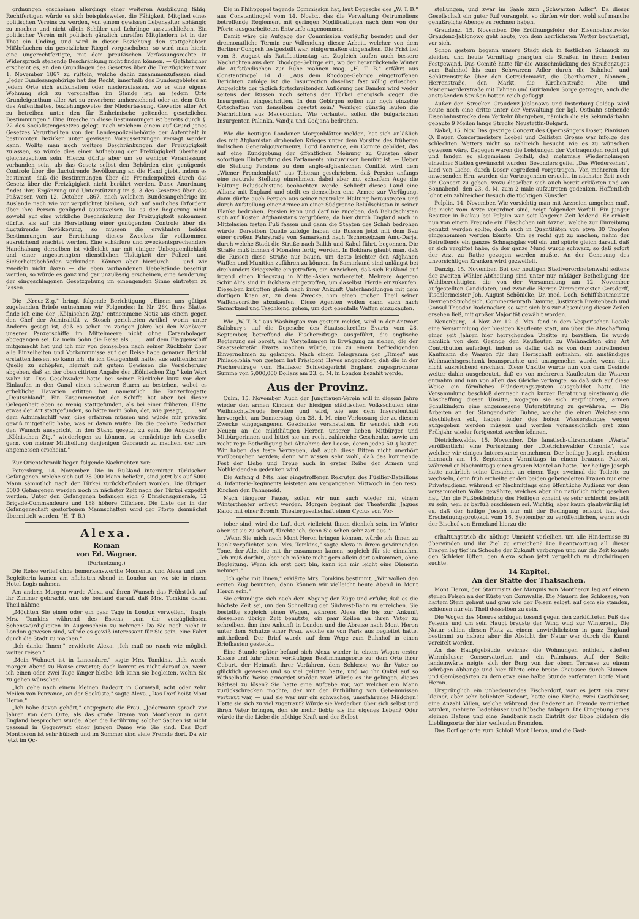ordnungen erscheinen allerdings einer weiteren Ausbildung fähig. Rechtfertigen würde es sich beispielsweise, die Fähigkeit, Mitglied eines politischen Vereins zu werden, von einem gewissen Lebensalter abhängig zu machen und nicht allein Schüler und Lehrlinge auszuschließen. Ein politischer Verein mit politisch gänzlich unreifen Mitgliedern ist in der That ein Unding, und wird in dieser Beziehung den stattgehabten Mißbräuchen ein gesetzlicher Riegel vorgeschoben, so wird man hierin eine ungerechtfertigte, mit dem preußischen Verfassungsrechte in Widerspruch stehende Beschränkung nicht finden können. — Gefährlicher erscheint es, an den Grundlagen des Gesetzes über die Freizügigkeit vom 1. November 1867 zu rütteln, welche dahin zusammenzufassen sind: „Jeder Bundesangehörige hat das Recht, innerhalb des Bundesgebietes an jedem Orte sich aufzuhalten oder niederzulassen, wo er eine eigene Wohnung sich zu verschaffen im Stande ist; an jedem Orte Grundeigenthum aller Art zu erwerben; umherziehend oder an dem Orte des Aufenthaltes, beziehungsweise der Niederlassung, Gewerbe aller Art zu betreiben unter den für Einheimische geltenden gesetzlichen Bestimmungen." Eine Bresche in diese Bestimmungen ist bereits durch §. 22 des Socialistengesetzes gelegt, nach welchem einem auf Grund jenes Gesetzes Verurtheilten von der Landespolizeibehörde der Aufenthalt in bestimmten Bezirken unter gewissen Voraussetzungen versagt werden kann. Wollte man noch weitere Beschränkungen der Freizügigkeit zulassen, so würde dies einer Aufhebung der Freizügigkeit überhaupt gleichzuachten sein. Hierzu dürfte aber um so weniger Veranlassung vorhanden sein, als das Gesetz selbst den Behörden eine genügende Controle über die fluctuirende Bevölkerung an die Hand giebt, indem es bestimmt, daß die Bestimmungen über die Fremdenpolizei durch das Gesetz über die Freizügigkeit nicht berührt werden. Diese Anordnung findet ihre Ergänzung und Unterstützung im §. 3 des Gesetzes über das Paßwesen vom 12. October 1867, nach welchem Bundesangehörige im Auslande nach wie vor verpflichtet bleiben, sich auf amtliches Erfordern über ihre Person genügend auszuweisen. Da es der Regierung nicht sowohl auf eine wirkliche Beschränkung der Freizügigkeit ankommen dürfte, als auf die Herstellung einer genügenden Controle über die fluctuirende Bevölkerung, so müssen die erwähnten beiden Bestimmungen zur Erreichung dieses Zweckes für vollkommen ausreichend erachtet werden. Eine schärfere und zweckentsprechendere Handhabung derselben ist vielleicht nur mit einiger Unbequemlichkeit und einer angestrengten dienstlichen Thätigkeit der Polizei- und Sicherheitsbehörden verbunden. Können aber hierdurch — und wir zweifeln nicht daran — die eben vorhandenen Uebelstände beseitigt werden, so würde es ganz und gar unzulässig erscheinen, eine Aenderung der eingeschlagenen Gesetzgebung im einengenden Sinne eintreten zu lassen.
Die „Kreuz-Ztg." bringt folgende Berichtigung: „Einem uns gütigst zugehenden Briefe entnehmen wir Folgendes: In Nr. 264 Ihres Blattes finde ich eine der „Kölnischen Ztg." entnommene Notiz aus einem gegen den Chef der Admiralität v. Stosch gerichteten Artikel, worin unter Anderm gesagt ist, daß es schon im vorigen Jahre bei den Manövern unserer Panzerschiffe im Mittelmeere nicht ohne Carambolagen abgegangen sei. Da mein Sohn die Reise als . . . . auf dem Flaggenschiff mitgemacht hat und ich mir von demselben nach seiner Rückkehr über alle Einzelheiten und Vorkommnisse auf der Reise habe genauen Bericht erstatten lassen, so kann ich, da ich Gelegenheit hatte, aus authentischer Quelle zu schöpfen, hiermit mit gutem Gewissen die Versicherung abgeben, daß an der oben citirten Angabe der „Kölnischen Ztg." kein Wort wahr ist. Das Geschwader hatte bei seiner Rückkehr kurz vor dem Einlaufen in den Canal einen schweren Sturm zu bestehen, wobei es erhebliche Havarien erlitten hat, namentlich die Panzerfregatte „Deutschland". Ein Zusammenstoß der Schiffe hat aber bei dieser Gelegenheit eben so wenig stattgefunden, als bei einer früheren. Hätte etwas der Art stattgefunden, so hätte mein Sohn, der, wie gesagt, . . . . auf dem Admiralschiff war, dies erfahren müssen und würde mir privatim gewiß mitgetheilt habe, was er davon wußte. Da die geehrte Redaction den Wunsch ausspricht, in den Stand gesetzt zu sein, die Angabe der „Kölnischen Ztg." wiederlegen zu können, so ermächtige ich dieselbe gern, von meiner Mittheilung denjenigen Gebrauch zu machen, der ihre angemessen erscheint."
Zur Orientchronik liegen folgende Nachrichten vor:
Petersburg, 14. November. Die in Rußland internirten türkischen Gefangenen, welche sich auf 28 000 Mann beliefen, sind jetzt bis auf 5000 Mann sämmtlich nach der Türkei zurückbefördert worden. Die übrigen 5000 Gefangenen werden noch in nächster Zeit nach der Türkei expedirt werden. Unter den Gefangenen befanden sich 6 Divisionsgenerale, 12 Brigade-Commandeure und 188 höhere Officiere. Die Liste der in der Gefangenschaft gestorbenen Mannschaften wird der Pforte demnächst übermittelt werden. (H. T. B.)
Alexa.
Roman
von Ed. Wagner.
(Fortsetzung.)
Die Reise verlief ohne bemerkenswerthe Momente, und Alexa und ihre Begleiterin kamen am nächsten Abend in London an, wo sie in einem Hotel Logis nahmen.
Am andern Morgen wurde Alexa auf ihren Wunsch das Frühstück auf ihr Zimmer gebracht, und sie bestand darauf, daß Mrs. Tomkins daran Theil nähme.
„Möchten Sie einen oder ein paar Tage in London verweilen," fragte Mrs. Tomkins während des Essens, „um die vorzüglichsten Sehenswürdigkeiten in Augenschein zu nehmen? Da Sie noch nicht in London gewesen sind, würde es gewiß interessant für Sie sein, eine Fahrt durch die Stadt zu machen."
„Ich danke Ihnen," erwiderte Alexa. „Ich muß so rasch wie möglich weiter reisen."
„Mein Wohnort ist in Lancashire," sagte Mrs. Tomkins. „Ich werde morgen Abend zu Hause erwartet; doch kommt es nicht darauf an, wenn ich einen oder zwei Tage länger bleibe. Ich kann sie begleiten, wohin Sie zu gehen wünschen."
„Ich gehe nach einem kleinen Badeort in Cornwall, acht oder zehn Meilen von Penzance, an der Seeküste," sagte Alexa. „Das Dorf heißt Mont Heron."
„Ich habe davon gehört," entgegnete die Frau. „Jedermann sprach vor Jahren von dem Orte, als das große Drama von Montheron in ganz England besprochen wurde. Aber die Berührung solcher Sachen ist nicht passend in Gegenwart einer jungen Dame wie Sie sind. Das Dorf Montheron ist sehr hübsch und im Sommer sind viele Fremde dort. Da wir jetzt im Oc-
Die in Philippopel tagende Commission hat, laut Depesche des „W. T. B." aus Constantinopel vom 14. Novbr., das die Verwaltung Ostrumeliens betreffende Reglement mit geringen Modificationen nach dem von der Pforte ausgearbeiteten Entwurfe angenommen.
Damit wäre die Aufgabe der Commission vorläufig beendet und der dreimonatliche Termin zur Vollendung dieser Arbeit, welcher von dem Berliner Congreß festgestellt war, einigermaßen eingehalten. Die Frist lief vom 3. August als Ratificationstag an. Zugleich laufen auch bessere Nachrichten aus dem Rhodope-Gebirge ein, wo der heranrückende Winter die Aufständischen zur Ruhe mahnen mag. „H. T. B." erfährt aus Constantinopel 14. d.: „Aus dem Rhodope-Gebirge eingetroffenen Berichten zufolge ist die Insurrection daselbst fast völlig erloschen. Angesichts der täglich fortschreitenden Auflösung der Banden wird weder seitens der Russen noch seitens der Türkei energisch gegen die Insurgenten eingeschritten. In den Gebirgen sollen nur noch einzelne Ortschaften von denselben besetzt sein." Weniger günstig lauten die Nachrichten aus Macedonien. Wie verlautet, sollen die bulgarischen Insurgenten Palanka, Vandja und Codjana bedrohen.
Wie die heutigen Londoner Morgenblätter melden, hat sich anläßlich des mit Afghanistan drohenden Krieges unter dem Vorsitze des früheren indischen Generalgouverneurs, Lord Lawrence, ein Comité gebildet, das auf eine Kundgebung der öffentlichen Meinung zu Gunsten einer sofortigen Einberufung des Parlaments hinzuwirken bemüht ist. — Ueber die Stellung Persiens zu dem anglo-afghanischen Conflikt wird dem „Wiener Fremdenblatt" aus Teheran geschrieben, daß Persien anfangs eine neutrale Stellung einnehmen, dabei aber mit scharfem Auge die Haltung Beludschistans beobachten werde. Schließt dieses Land eine Allianz mit England und stellt es demselben eine Armee zur Verfügung, dann dürfte auch Persien aus seiner neutralen Haltung heraustreten und durch Aufstellung einer Armee an einer Südgrenze Beludschistan in seiner Flanke bedrohen. Persien kann und darf nie zugeben, daß Beludschistan sich auf Kosten Afghanistans vergrößere, da hier durch England auch in Mittelasien festen Fuß fassen und dann die Staaten des Schah bedrohen würde. Derselben Quelle zufolge haben die Russen jetzt mit dem Bau einer großen Fahrstraße von Samarkand nach Tschersebzam Amu-Darja, durch welche Stadt die Straße nach Balkh und Kabul führt, begonnen. Die Straße muß binnen 4 Monaten fertig werden. In Bokhara glaubt man, daß die Russen diese Straße nur bauen, um desto leichter den Afghanen Waffen und Munition zuführen zu können. In Samarkand sind unlängst bei dreihundert Kriegszelte eingetroffen, ein Anzeichen, daß sich Rußland auf irgend einen Kriegszug in Mittel-Asien vorbereitet. Mehrere Agenten Schir Ali's sind in Bokhara eingetroffen, um daselbst Pferde einzukaufen. Dieselben knüpften gleich nach ihrer Ankunft Unterhandlungen mit dem dortigen Khan an, zu dem Zwecke, ihm einen großen Theil seiner Waffenvorräthe abzukaufen. Diese Agenten wollen dann auch nach Samarkand und Taschkend gehen, um dort ebenfalls Waffen einzukaufen.
Wie „W. T. B." aus Washington von gestern meldet, wird in der Antwort Salisbury's auf die Depesche des Staatssekretärs Evarts vom 28. September, betreffend die Fischereifrage, ausgeführt, die englische Regierung sei bereit, alle Vorstellungen in Erwägung zu ziehen, die der Staatssekretär Evarts machen würde, um zu einem befriedigenden Einvernehmen zu gelangen. Nach einem Telegramm der „Times" aus Philadelphia von gestern hat Präsident Hayes angeordnet, daß die in der Fischereifrage vom Halifaxer Schiedsgericht England zugesprochene Summe von 5,000,000 Dollars am 23. d. M. in London bezahlt werde.
Aus der Provinz.
Culm, 15. November. Auch der Jungfrauen-Verein will in diesem Jahre wieder den armen Kindern der hiesigen städtischen Volksschulen eine Weihnachtsfreude bereiten und wird, wie aus dem Inseratentheil hervorgeht, am Donnerstag, den 28. d. M. eine Verloosung der zu diesem Zwecke eingegangenen Geschenke veranstalten. Er wendet sich von Neuem an die mildthätigen Herzen unserer lieben Mitbürger und Mitbürgerinnen und bittet sie um recht zahlreiche Geschenke, sowie um recht rege Betheiligung bei Abnahme der Loose, deren jedes 50 ₰ kostet. Wir haben das feste Vertrauen, daß auch diese Bitten nicht unerhört vorübergehen werden; denn wir wissen sehr wohl, daß das kommende Fest der Liebe und Treue auch in erster Reihe der Armen und Nothleidenden gedenken wird.
Die Anfang d. Mts. hier eingetroffenen Rekruten des Füsilier-Bataillons 4. Infanterie-Regiments leisteten am vergangenen Mittwoch in den resp. Kirchen den Fahneneid.
Nach längerer Pause, sollen wir nun auch wieder mit einem Wintertheater erfreut werden. Morgen beginnt der Theaterdir. Jaques Kaloo mit einer Bromb. Theatergesellschaft einen Cyclus von Vor-
tober sind, wird die Luft dort vielleicht Ihnen dienlich sein, im Winter aber ist sie zu scharf, fürchte ich, denn Sie sehen sehr zart aus."
„Wenn Sie mich nach Mont Heron bringen können, würde ich Ihnen zu Dank verpflichtet sein, Mrs. Tomkins," sagte Alexa in ihrem gewinnenden Tone, der Alle, die mit ihr zusammen kamen, sogleich für sie einnahm. „Ich muß dorthin, aber ich möchte nicht gern allein dort ankommen, ohne Begleitung. Wenn ich erst dort bin, kann ich mir leicht eine Dienerin nehmen."
„Ich gehe mit Ihnen," erklärte Mrs. Tomkins bestimmt. „Wir wollen den ersten Zug benutzen, dann können wir vielleicht heute Abend in Mont Heron sein."
Sie erkundigte sich nach dem Abgang der Züge und erfuhr, daß es die höchste Zeit sei, um den Schnellzug der Südwest-Bahn zu erreichen. Sie bestellte sogleich einen Wagen, während Alexa die bis zur Ankunft desselben übrige Zeit benutzte, ein paar Zeilen an ihren Vater zu schreiben, ihm ihre Ankunft in London und die Abreise nach Mont Heron unter dem Schutze einer Frau, welche sie von Paris aus begleitet hatte, mittheilend. Der Brief wurde auf dem Wege zum Bahnhof in einen Briefkasten gesteckt.
Eine Stunde später befand sich Alexa wieder in einem Wagen erster Klasse und fuhr ihrem vorläufigen Bestimmungsorte zu: dem Orte ihrer Geburt, der Heimath ihrer Vorfahren, dem Schlosse, wo ihr Vater so glücklich gewesen und so viel gelitten hatte, und wo ihr Onkel auf so räthselhafte Weise ermordet worden war! Würde es ihr gelingen, dieses Räthsel zu lösen? Sie hatte eine Aufgabe vor, vor welcher ein Mann zurückschrecken mochte, der mit der Enthüllung von Geheimnissen vertraut war, — und sie war nur ein schwaches, unerfahrenes Mädchen! Hatte sie sich zu viel zugetraut? Würde sie Verderben über sich selbst und ihren Vater bringen, den sie mehr liebte als ihr eigenes Leben? Oder würde ihr die Liebe die nöthige Kraft und der Selbst-
stellungen, und zwar im Saale zum „Schwarzen Adler". Da dieser Gesellschaft ein guter Ruf vorangeht, so dürfen wir dort wohl auf manche genußreiche Abende zu rechnen haben.
Graudenz, 15. November. Die Eröffnungsfeier der Eisenbahnstrecke Graudenz-Jablonowo geht heute, von dem herrlichsten Wetter begünstigt, vor sich.
Schon gestern begann unsere Stadt sich in festlichen Schmuck zu kleiden, und heute Vormittag prangten die Straßen in ihrem besten Festgewand. Das Comité hatte für die Ausschmückung des Straßenzuges vom Bahnhof bis zum Schwarzen Adler durch die Bahnhof- und Schützenstraße über den Getreidemarkt, die Oberthorner-, Nonnen-, Herrenstraße, den Markt, die Kirchenstraße, Alte- und Marienwerderstraße mit Fahnen und Guirlanden Sorge getragen, auch die anstoßenden Straßen hatten reich geflaggt.
Außer den Strecken Graudenz-Jablonowo und Insterburg-Goldap wird heute noch eine dritte unter der Verwaltung der kgl. Ostbahn stehende Eisenbahnstrecke dem Verkehr übergeben, nämlich die als Sekundärbahn gebaute 9 Meilen lange Strecke Neustettin-Belgard.
Nakel, 15. Nov. Das gestrige Concert des Opernsängers Doser, Pianisten O. Bauer, Concertmeisters Loebel und Cellisten Grosse war infolge des schlechten Wetters nicht so zahlreich besucht wie es zu wünschen gewesen wäre. Dagegen waren die Leistungen der Vortragenden recht gut und fanden so allgemeinen Beifall, daß mehrmals Wiederholungen einzelner Stellen gewünscht wurden. Besonders gefiel „Das Wiedersehen", Lied von Liebe, durch Doser ergreifend vorgetragen. Von mehreren der anwesenden Hrn. wurden die Vortragenden ersucht, in nächster Zeit noch ein Concert zu geben, wozu dieselben sich auch bereit erklärten und am Sonnabend, den 23. d. M. zum 2 male aufzutreten gedenken. Hoffentlich lohnt ein zahlreicher Besuch die tüchtigen Künstler.
Pelplin, 14. November. Wie vorsichtig man mit Arzneien umgehen muß, die nicht vom Arzte verordnet sind, zeigt folgender Vorfall. Ein junger Besitzer in Raikau bei Pelplin war seit längerer Zeit leidend. Er erhielt nun von einem Freunde ein Fläschchen mit Arznei, welche zur Einreibung benutzt werden sollte, doch auch in Quantitäten von etwa 30 Tropfen eingenommen werden könnte. Um es recht gut zu machen, nahm der Betreffende ein ganzes Schnapsglas voll ein und spürte gleich darauf, daß er sich vergiftet habe, da der ganze Mund wurde schwarz, so daß sofort der Arzt zu Rathe gezogen werden mußte. An der Genesung des unvorsichtigen Kranken wird gezweifelt.
Danzig, 15. November. Bei der heutigen Stadtverordnetenwahl seitens der zweiten Wähler-Abtheilung sind unter nur mäßiger Betheiligung der Wahlberechtigten die von der Versammlung am 12. November aufgestellten Candidaten, und zwar die Herren Zimmermeister Gersdorff, Tischlermeister Joh. August Schönicke, Dr. med. Loch, Schiffsbaumeister Devrient-Strohdeich, Commerzienrath Damme, Justizrath Breitenbach und Consul Theodor Rodenacker, so weit sich bis zur Absendung dieser Zeilen ersehen ließ, mit großer Majorität gewählt worden.
Neuenburg, 14 Nov. Am 12. d. Mts. fand in dem Vesper'schen Locale eine Versammlung der hiesigen Kaufleute statt, um über die Abschaffung einer seit Jahren hier herrschenden Unsitte zu berathen. Es wurde nämlich von dem Gesinde den Kaufleuten zu Weihnachten eine Art Contribution auferlegt, indem es dafür, daß es von dem betreffenden Kaufmann die Waaren für ihre Herrschaft entnahm, ein anständiges Weihnachtsgeschenk beanspruchte und unangenehm wurde, wenn dies nicht ausreichend erschien. Diese Unsitte wurde nun von dem Gesinde weiter dahin ausgebeutet, daß es von mehreren Kaufleuten die Waaren entnahm und nun von allen das Gleiche verlangte, so daß sich auf diese Weise ein förmliches Plünderungssystem ausgebildet hatte. Die Versammlung beschloß demnach nach kurzer Berathung einstimmig die Abschaffung dieser Unsitte, wogegen sie sich verpflichtete, armen Schulkindern eine angemessene Unterstützung zu gewähren. — Die Arbeiten an der Stangendorfer Buhne, welche die einen Weichselarm abschließen soll, haben leider des hohen Wasserstandes wegen aufgegeben werden müssen und werden voraussichtlich erst zum Frühjahr wieder fortgesetzt werden können.
Dietrichswalde, 15. November. Die fanatisch-ultramontane „Warta" veröffentlicht eine Fortsetzung der „Dietrichswalder Chronik", aus welcher wir einiges Interessante entnehmen. Der heilige Joseph erschien hiernach am 16. September Vormittags in einem braunen Paletot, während er Nachmittags einen grauen Mantel an hatte. Der heilige Joseph hatte natürlich seine Ursache, an einem Tage zweimal die Toilette zu wechseln, denn früh ertheilte er den beiden gebenedeiten Frauen nur eine Privataudienz, während er Nachmittags eine öffentliche Audienz vor dem versammelten Volke gewährte, welches aber ihn natürlich nicht gesehen hat. Um die Fußbekleidung des Heiligen scheint es sehr schlecht bestellt zu sein, weil er barfuß erschienen sei. Wichtig, aber kaum glaubwürdig ist es, daß der heilige Joseph nur mit der Bedingung erlaubt hat, das Erscheinungsprotokoll vom 16. September zu veröffentlichen, wenn auch der Bischof von Ermeland hierzu die
erhaltungstrieb die nöthige Umsicht verleihen, um alle Hindernisse zu überwinden und ihr Ziel zu erreichen? Die Beantwortung all' dieser Fragen lag tief im Schooße der Zukunft verborgen und nur die Zeit konnte den Schleier lüften, den Alexa schon jetzt vergeblich zu durchdringen suchte.
14 Kapitel.
An der Stätte der Thatsachen.
Mont Heron, der Stammsitz der Marquis von Montheron lag auf einem steilen Felsen an der Küste von Cornwallis. Die Mauern des Schlosses, von hartem Stein gebaut und grau wie der Felsen selbst, auf dem sie standen, schienen nur ein Theil desselben zu sein.
Die Wogen des Meeres schlugen tosend gegen den zerklüfteten Fuß des Felsens und um sein Haupt brauste der Wind wild zur Winterzeit. Die Natur schien diesen Platz zu einem unwirthlichsten in ganz England bestimmt zu haben; aber die Absicht der Natur war durch die Kunst vereitelt worden.
An das Hauptgebäude, welches die Wohnungen enthielt, stießen Warmhäuser, Conservatorium und ein Palmhaus. Auf der Seite landeinwärts neigte sich der Berg von der obern Terrasse zu einem schrägen Abhange und hier führte eine breite Chaussee durch Blumen- und Gemüsegärten zu dem etwa eine halbe Stunde entfernten Dorfe Mont Heron.
Ursprünglich ein unbedeutendes Fischerdorf, war es jetzt ein zwar kleiner, aber sehr beliebter Badeort, hatte eine Kirche, zwei Gasthäuser, eine Anzahl Villen, welche während der Badezeit an Fremde vermiethet wurden, mehrere Badehäuser und hübsche Anlagen. Die Umgebung eines kleinen Hafens und eine Sandbank nach Eintritt der Ebbe bildeten die Lieblingsorte der hier weilenden Fremden.
Das Dorf gehörte zum Schloß Mont Heron, und die Gast-